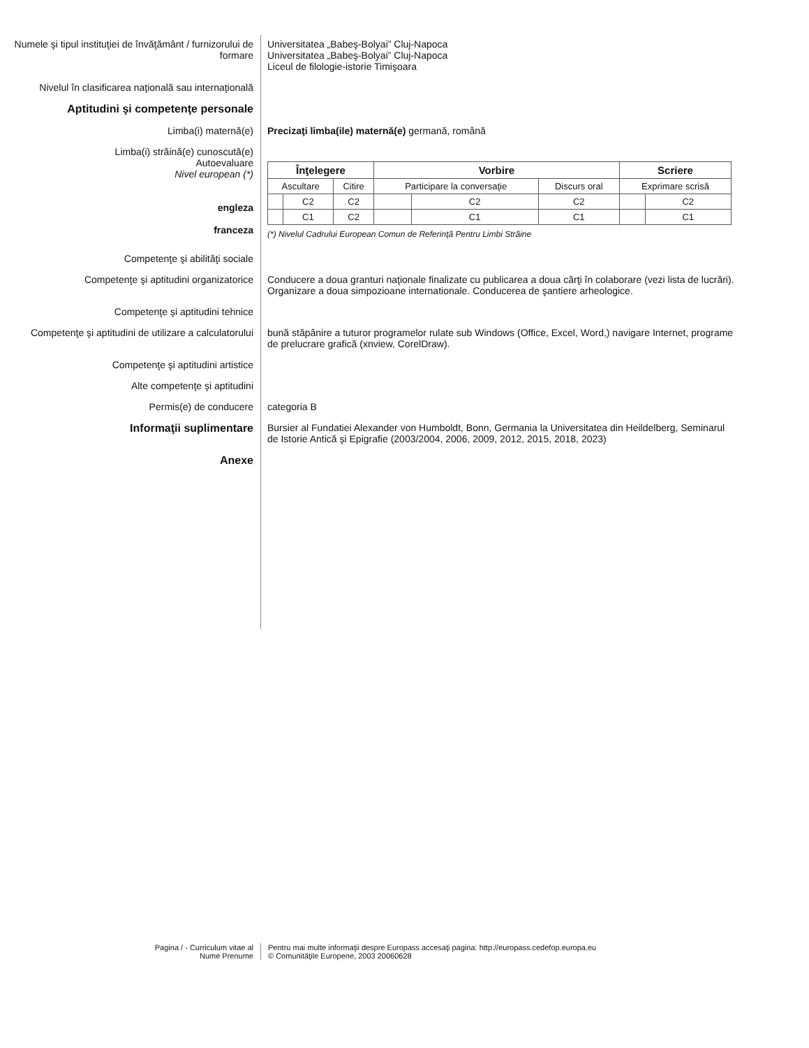Numele şi tipul instituţiei de învăţământ / furnizorului de formare
Universitatea „Babeş-Bolyai” Cluj-Napoca
Universitatea „Babeş-Bolyai” Cluj-Napoca
Liceul de filologie-istorie Timişoara
Nivelul în clasificarea naţională sau internaţională
Aptitudini şi competenţe personale
Limba(i) maternă(e) Precizaţi limba(ile) maternă(e) germană, română
Limba(i) străină(e) cunoscută(e)
Autoevaluare
Nivel european (*)
engleza
franceza
| Înţelegere | | | Vorbire | | | Scriere | |
| --- | --- | --- | --- | --- | --- | --- | --- |
| Ascultare | | Citire | Participare la conversaţie | | Discurs oral | Exprimare scrisă | |
| | C2 | C2 | | C2 | C2 | | C2 |
| | C1 | C2 | | C1 | C1 | | C1 |
(*) Nivelul Cadrului European Comun de Referinţă Pentru Limbi Străine
Competenţe şi abilităţi sociale
Competenţe şi aptitudini organizatorice Conducere a doua granturi naţionale finalizate cu publicarea a doua cărţi în colaborare (vezi lista de lucrări). Organizare a doua simpozioane internationale. Conducerea de şantiere arheologice.
Competenţe şi aptitudini tehnice
Competenţe şi aptitudini de utilizare a calculatorului
bună stăpânire a tuturor programelor rulate sub Windows (Office, Excel, Word,) navigare Internet, programe de prelucrare grafică (xnview, CorelDraw).
Competenţe şi aptitudini artistice
Alte competenţe şi aptitudini
Permis(e) de conducere categoria B
Informaţii suplimentare Bursier al Fundatiei Alexander von Humboldt, Bonn, Germania la Universitatea din Heildelberg, Seminarul de Istorie Antică şi Epigrafie (2003/2004, 2006, 2009, 2012, 2015, 2018, 2023)
Anexe
Pagina / - Curriculum vitae al
Nume Prenume
Pentru mai multe informaţii despre Europass accesaţi pagina: http://europass.cedefop.europa.eu
© Comunităţile Europene, 2003 20060628